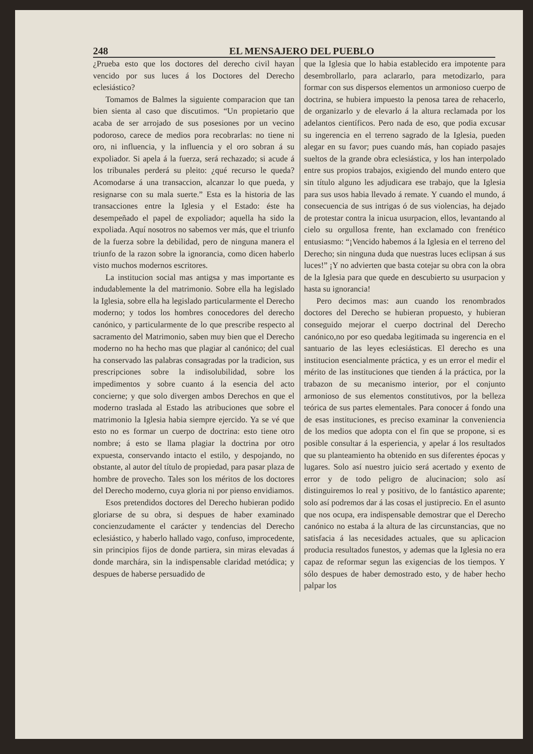248 EL MENSAJERO DEL PUEBLO
¿Prueba esto que los doctores del derecho civil hayan vencido por sus luces á los Doctores del Derecho eclesiástico?
Tomamos de Balmes la siguiente comparacion que tan bien sienta al caso que discutimos. “Un propietario que acaba de ser arrojado de sus posesiones por un vecino podoroso, carece de medios pora recobrarlas: no tiene ni oro, ni influencia, y la influencia y el oro sobran á su expoliador. Si apela á la fuerza, será rechazado; si acude á los tribunales perderá su pleito: ¿qué recurso le queda? Acomodarse á una transaccion, alcanzar lo que pueda, y resignarse con su mala suerte.” Esta es la historia de las transacciones entre la Iglesia y el Estado: éste ha desempeñado el papel de expoliador; aquella ha sido la expoliada. Aquí nosotros no sabemos ver más, que el triunfo de la fuerza sobre la debilidad, pero de ninguna manera el triunfo de la razon sobre la ignorancia, como dicen haberlo visto muchos modernos escritores.
La institucion social mas antigsa y mas importante es indudablemente la del matrimonio. Sobre ella ha legislado la Iglesia, sobre ella ha legislado particularmente el Derecho moderno; y todos los hombres conocedores del derecho canónico, y particularmente de lo que prescribe respecto al sacramento del Matrimonio, saben muy bien que el Derecho moderno no ha hecho mas que plagiar al canónico; del cual ha conservado las palabras consagradas por la tradicion, sus prescripciones sobre la indisolubilidad, sobre los impedimentos y sobre cuanto á la esencia del acto concierne; y que solo divergen ambos Derechos en que el moderno traslada al Estado las atribuciones que sobre el matrimonio la Iglesia habia siempre ejercido. Ya se vé que esto no es formar un cuerpo de doctrina: esto tiene otro nombre; á esto se llama plagiar la doctrina por otro expuesta, conservando intacto el estilo, y despojando, no obstante, al autor del título de propiedad, para pasar plaza de hombre de provecho. Tales son los méritos de los doctores del Derecho moderno, cuya gloria ni por pienso envidiamos.
Esos pretendidos doctores del Derecho hubieran podido gloriarse de su obra, si despues de haber examinado concienzudamente el carácter y tendencias del Derecho eclesiástico, y haberlo hallado vago, confuso, improcedente, sin principios fijos de donde partiera, sin miras elevadas á donde marchára, sin la indispensable claridad metódica; y despues de haberse persuadido de
que la Iglesia que lo habia establecido era impotente para desembrollarlo, para aclararlo, para metodizarlo, para formar con sus dispersos elementos un armonioso cuerpo de doctrina, se hubiera impuesto la penosa tarea de rehacerlo, de organizarlo y de elevarlo á la altura reclamada por los adelantos científicos. Pero nada de eso, que podia excusar su ingerencia en el terreno sagrado de la Iglesia, pueden alegar en su favor; pues cuando más, han copiado pasajes sueltos de la grande obra eclesiástica, y los han interpolado entre sus propios trabajos, exigiendo del mundo entero que sin título alguno les adjudicara ese trabajo, que la Iglesia para sus usos habia llevado á remate. Y cuando el mundo, á consecuencia de sus intrigas ó de sus violencias, ha dejado de protestar contra la inicua usurpacion, ellos, levantando al cielo su orgullosa frente, han exclamado con frenético entusiasmo: “¡Vencido habemos á la Iglesia en el terreno del Derecho; sin ninguna duda que nuestras luces eclipsan á sus luces!” ¡Y no advierten que basta cotejar su obra con la obra de la Iglesia para que quede en descubierto su usurpacion y hasta su ignorancia!
Pero decimos mas: aun cuando los renombrados doctores del Derecho se hubieran propuesto, y hubieran conseguido mejorar el cuerpo doctrinal del Derecho canónico,no por eso quedaba legitimada su ingerencia en el santuario de las leyes eclesiásticas. El derecho es una institucion esencialmente práctica, y es un error el medir el mérito de las instituciones que tienden á la práctica, por la trabazon de su mecanismo interior, por el conjunto armonioso de sus elementos constitutivos, por la belleza teórica de sus partes elementales. Para conocer á fondo una de esas instituciones, es preciso examinar la conveniencia de los medios que adopta con el fin que se propone, si es posible consultar á la esperiencia, y apelar á los resultados que su planteamiento ha obtenido en sus diferentes épocas y lugares. Solo así nuestro juicio será acertado y exento de error y de todo peligro de alucinacion; solo así distinguiremos lo real y positivo, de lo fantástico aparente; solo así podremos dar á las cosas el justiprecio. En el asunto que nos ocupa, era indispensable demostrar que el Derecho canónico no estaba á la altura de las circunstancias, que no satisfacia á las necesidades actuales, que su aplicacion producia resultados funestos, y ademas que la Iglesia no era capaz de reformar segun las exigencias de los tiempos. Y sólo despues de haber demostrado esto, y de haber hecho palpar los